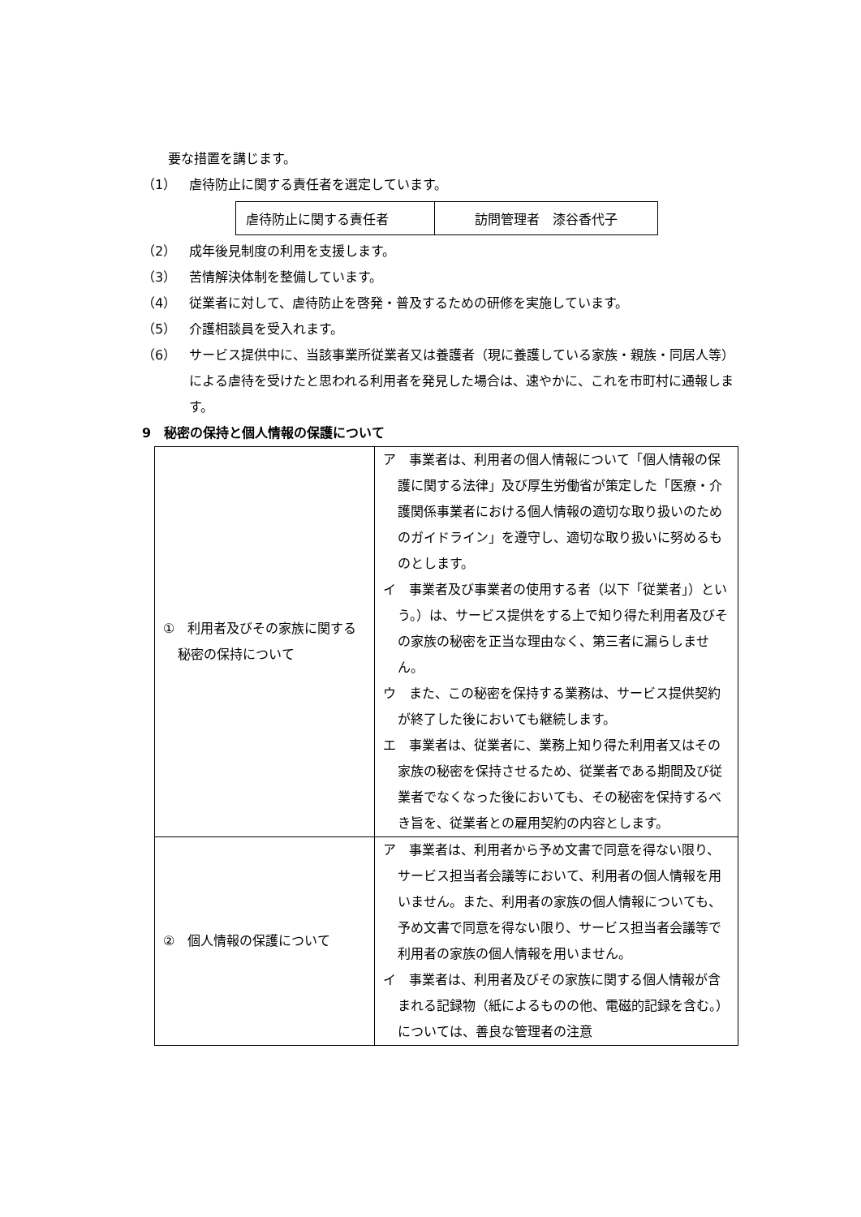要な措置を講じます。
（1） 虐待防止に関する責任者を選定しています。
| 虐待防止に関する責任者 | 訪問管理者 漆谷香代子 |
（2） 成年後見制度の利用を支援します。
（3） 苦情解決体制を整備しています。
（4） 従業者に対して、虐待防止を啓発・普及するための研修を実施しています。
（5） 介護相談員を受入れます。
（6） サービス提供中に、当該事業所従業者又は養護者（現に養護している家族・親族・同居人等）による虐待を受けたと思われる利用者を発見した場合は、速やかに、これを市町村に通報します。
9　秘密の保持と個人情報の保護について
| ① 利用者及びその家族に関する秘密の保持について | ア 事業者は、利用者の個人情報について「個人情報の保護に関する法律」及び厚生労働省が策定した「医療・介護関係事業者における個人情報の適切な取り扱いのためのガイドライン」を遵守し、適切な取り扱いに努めるものとします。 イ 事業者及び事業者の使用する者（以下「従業者」）という。）は、サービス提供をする上で知り得た利用者及びその家族の秘密を正当な理由なく、第三者に漏らしません。 ウ また、この秘密を保持する業務は、サービス提供契約が終了した後においても継続します。 エ 事業者は、従業者に、業務上知り得た利用者又はその家族の秘密を保持させるため、従業者である期間及び従業者でなくなった後においても、その秘密を保持するべき旨を、従業者との雇用契約の内容とします。 |
| ② 個人情報の保護について | ア 事業者は、利用者から予め文書で同意を得ない限り、サービス担当者会議等において、利用者の個人情報を用いません。また、利用者の家族の個人情報についても、予め文書で同意を得ない限り、サービス担当者会議等で利用者の家族の個人情報を用いません。 イ 事業者は、利用者及びその家族に関する個人情報が含まれる記録物（紙によるものの他、電磁的記録を含む。）については、善良な管理者の注意 |